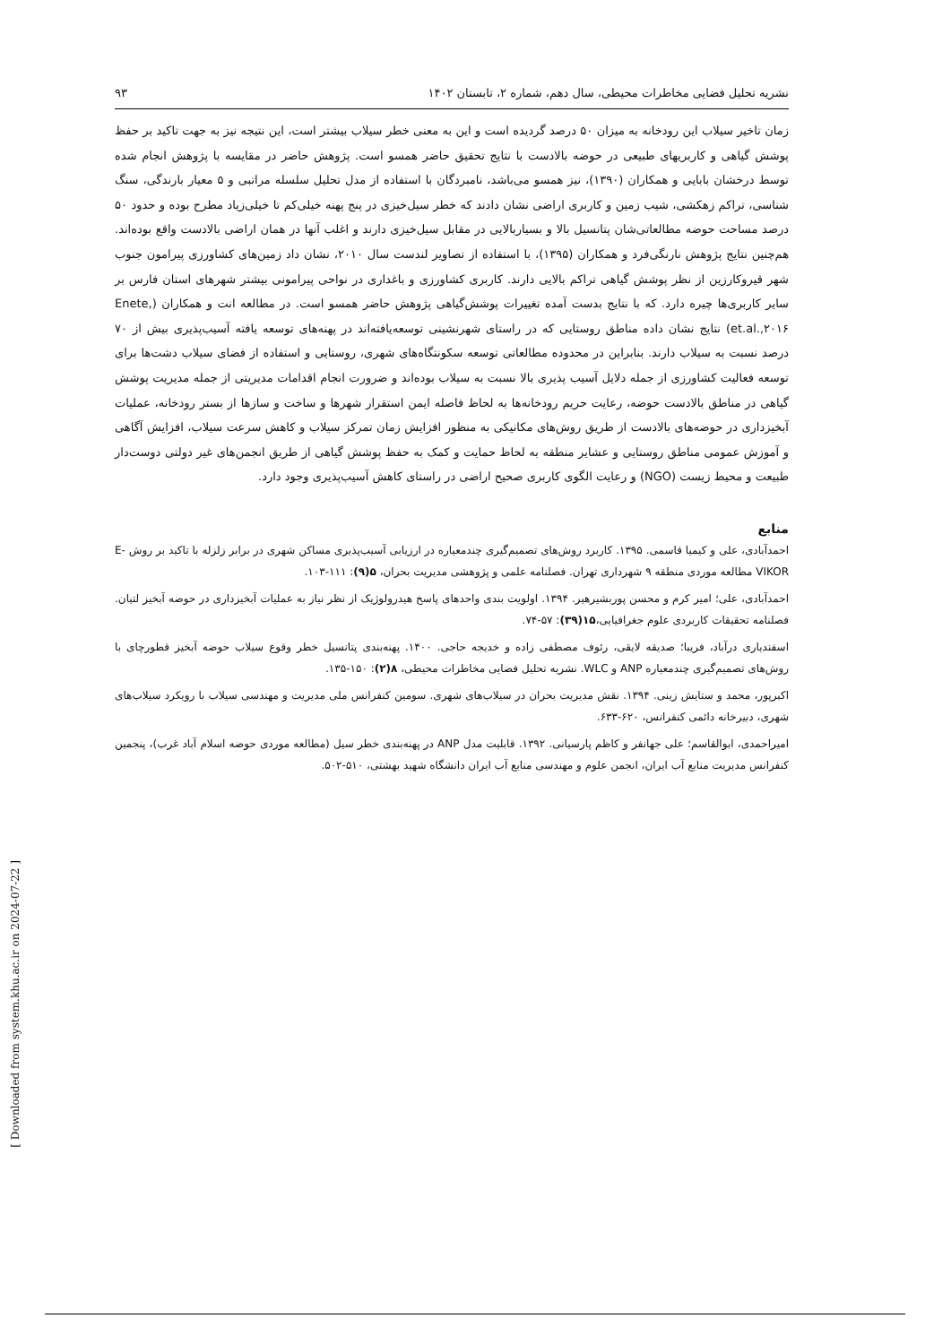نشریه تحلیل فضایی مخاطرات محیطی، سال دهم، شماره ۲، تابستان ۱۴۰۲ ۹۳
زمان تاخیر سیلاب این رودخانه به میزان ۵۰ درصد گردیده است و این به معنی خطر سیلاب بیشتر است، این نتیجه نیز به جهت تاکید بر حفظ پوشش گیاهی و کاربریهای طبیعی در حوضه بالادست با نتایج تحقیق حاضر همسو است. پژوهش حاضر در مقایسه با پژوهش انجام شده توسط درخشان بابایی و همکاران (۱۳۹۰)، نیز همسو می‌باشد، نامبردگان با استفاده از مدل تحلیل سلسله مراتبی و ۵ معیار بارندگی، سنگ شناسی، تراکم زهکشی، شیب زمین و کاربری اراضی نشان دادند که خطر سیل‌خیزی در پنج پهنه خیلی‌کم تا خیلی‌زیاد مطرح بوده و حدود ۵۰ درصد مساحت حوضه مطالعاتی‌شان پتانسیل بالا و بسیاربالایی در مقابل سیل‌خیزی دارند و اغلب آنها در همان اراضی بالادست واقع بوده‌اند. هم‌چنین نتایج پژوهش نارنگی‌فرد و همکاران (۱۳۹۵)، با استفاده از تصاویر لندست سال ۲۰۱۰، نشان داد زمین‌های کشاورزی پیرامون جنوب شهر قیروکارزین از نظر پوشش گیاهی تراکم بالایی دارند. کاربری کشاورزی و باغداری در نواحی پیرامونی بیشتر شهرهای استان فارس بر سایر کاربری‌ها چیره دارد. که با نتایج بدست آمده تغییرات پوشش‌گیاهی پژوهش حاضر همسو است. در مطالعه انت و همکاران (Enete, et.al.,۲۰۱۶) نتایج نشان داده مناطق روستایی که در راستای شهرنشینی توسعه‌یافته‌اند در پهنه‌های توسعه یافته آسیب‌پذیری بیش از ۷۰ درصد نسبت به سیلاب دارند. بنابراین در محدوده مطالعاتی توسعه سکونتگاه‌های شهری، روستایی و استفاده از فضای سیلاب دشت‌ها برای توسعه فعالیت کشاورزی از جمله دلایل آسیب پذیری بالا نسبت به سیلاب بوده‌اند و ضرورت انجام اقدامات مدیریتی از جمله مدیریت پوشش گیاهی در مناطق بالادست حوضه، رعایت حریم رودخانه‌ها به لحاظ فاصله ایمن استقرار شهرها و ساخت و سازها از بستر رودخانه، عملیات آبخیزداری در حوضه‌های بالادست از طریق روش‌های مکانیکی به منظور افزایش زمان تمرکز سیلاب و کاهش سرعت سیلاب، افزایش آگاهی و آموزش عمومی مناطق روستایی و عشایر منطقه به لحاظ حمایت و کمک به حفظ پوشش گیاهی از طریق انجمن‌های غیر دولتی دوست‌دار طبیعت و محیط زیست (NGO) و رعایت الگوی کاربری صحیح اراضی در راستای کاهش آسیب‌پذیری وجود دارد.
منابع
احمدآبادی، علی و کیمیا قاسمی. ۱۳۹۵. کاربرد روش‌های تصمیم‌گیری چندمعیاره در ارزیابی آسیب‌پذیری مساکن شهری در برابر زلزله با تاکید بر روش E-VIKOR مطالعه موردی منطقه ۹ شهرداری تهران. فصلنامه علمی و پژوهشی مدیریت بحران، ۵(۹): ۱۱۱-۱۰۳.
احمدآبادی، علی؛ امیر کرم و محسن پوربشیرهیر. ۱۳۹۴. اولویت بندی واحدهای پاسخ هیدرولوژیک از نظر نیاز به عملیات آبخیزداری در حوضه آبخیز لتیان. فصلنامه تحقیقات کاربردی علوم جغرافیایی،۱۵(۳۹): ۵۷-۷۴.
اسفندیاری درآباد، فریبا؛ صدیقه لایقی، رئوف مصطفی زاده و خدیجه حاجی. ۱۴۰۰. پهنه‌بندی پتانسیل خطر وقوع سیلاب حوضه آبخیز قطورچای با روش‌های تصمیم‌گیری چندمعیاره ANP و WLC. نشریه تحلیل فضایی مخاطرات محیطی، ۸(۲): ۱۵۰-۱۳۵.
اکبرپور، محمد و ستایش زینی. ۱۳۹۴. نقش مدیریت بحران در سیلاب‌های شهری. سومین کنفرانس ملی مدیریت و مهندسی سیلاب با رویکرد سیلاب‌های شهری، دبیرخانه دائمی کنفرانس، ۶۲۰-۶۳۳.
امیراحمدی، ابوالقاسم؛ علی جهانفر و کاظم پارسیانی. ۱۳۹۲. قابلیت مدل ANP در پهنه‌بندی خطر سیل (مطالعه موردی حوضه اسلام آباد غرب)، پنجمین کنفرانس مدیریت منابع آب ایران، انجمن علوم و مهندسی منابع آب ایران دانشگاه شهید بهشتی، ۵۱۰-۵۰۲.
[ Downloaded from system.khu.ac.ir on 2024-07-22 ]